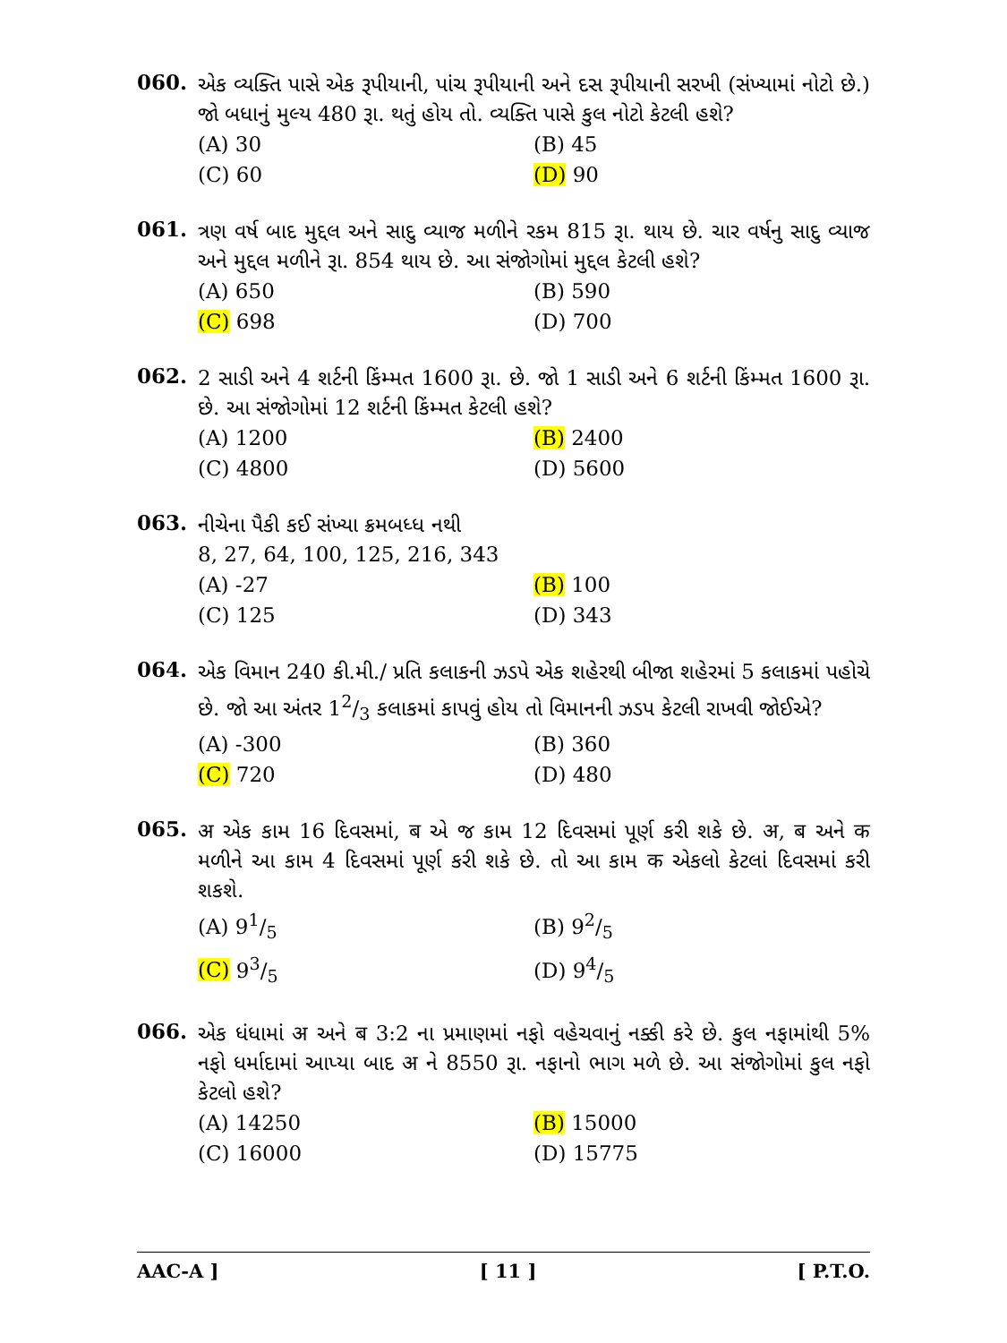060.
એક વ્યક્તિ પાસે એક રૂપીયાની, પાંચ રૂપીયાની અને દસ રૂપીયાની સરખી (સંખ્યામાં નોટો છે.) જો બધાનું મુલ્ય 480 રૂા. થતું હોય તો. વ્યક્તિ પાસે કુલ નોટો કેટલી હશે?
(A) 30
(B) 45
(C) 60
(D) 90
061.
ત્રણ વર્ષ બાદ મુદ્દલ અને સાદુ વ્યાજ મળીને રકમ 815 રૂા. થાય છે. ચાર વર્ષનુ સાદુ વ્યાજ અને મુદ્દલ મળીને રૂા. 854 થાય છે. આ સંજોગોમાં મુદ્દલ કેટલી હશે?
(A) 650
(B) 590
(C) 698
(D) 700
062.
2 સાડી અને 4 શર્ટની કિંમ્મત 1600 રૂા. છે. જો 1 સાડી અને 6 શર્ટની કિંમ્મત 1600 રૂા. છે. આ સંજોગોમાં 12 શર્ટની કિંમ્મત કેટલી હશે?
(A) 1200
(B) 2400
(C) 4800
(D) 5600
063.
નીચેના પૈકી કઈ સંખ્યા ક્રમબધ્ધ નથી
8, 27, 64, 100, 125, 216, 343
(A) -27
(B) 100
(C) 125
(D) 343
064.
એક વિમાન 240 કી.મી./ પ્રતિ કલાકની ઝડપે એક શહેરથી બીજા શહેરમાં 5 કલાકમાં પહોચે છે. જો આ અંતર 12/3 કલાકમાં કાપવું હોય તો વિમાનની ઝડપ કેટલી રાખવી જોઈએ?
(A) -300
(B) 360
(C) 720
(D) 480
065.
अ એક કામ 16 દિવસમાં, ब એ જ કામ 12 દિવસમાં પૂર્ણ કરી શકે છે. अ, ब અને क મળીને આ કામ 4 દિવસમાં પૂર્ણ કરી શકે છે. તો આ કામ क એકલો કેટલાં દિવસમાં કરી શકશે.
(A) 91/5
(B) 92/5
(C) 93/5
(D) 94/5
066.
એક ધંધામાં अ અને ब 3:2 ના પ્રમાણમાં નફો વહેચવાનું નક્કી કરે છે. કુલ નફામાંથી 5% નફો ધર્માદામાં આપ્યા બાદ अ ને 8550 રૂા. નફાનો ભાગ મળે છે. આ સંજોગોમાં કુલ નફો કેટલો હશે?
(A) 14250
(B) 15000
(C) 16000
(D) 15775
AAC-A ] [ 11 ] [ P.T.O.